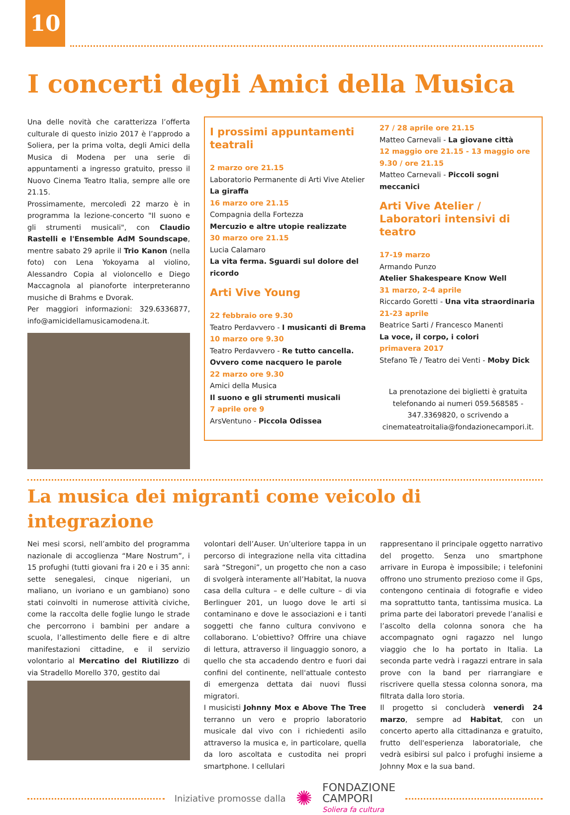10
I concerti degli Amici della Musica
Una delle novità che caratterizza l’offerta culturale di questo inizio 2017 è l’approdo a Soliera, per la prima volta, degli Amici della Musica di Modena per una serie di appuntamenti a ingresso gratuito, presso il Nuovo Cinema Teatro Italia, sempre alle ore 21.15.
Prossimamente, mercoledì 22 marzo è in programma la lezione-concerto "Il suono e gli strumenti musicali", con Claudio Rastelli e l'Ensemble AdM Soundscape, mentre sabato 29 aprile il Trio Kanon (nella foto) con Lena Yokoyama al violino, Alessandro Copia al violoncello e Diego Maccagnola al pianoforte interpreteranno musiche di Brahms e Dvorak.
Per maggiori informazioni: 329.6336877, info@amicidellamusicamodena.it.
I prossimi appuntamenti teatrali
2 marzo ore 21.15
Laboratorio Permanente di Arti Vive Atelier
La giraffa
16 marzo ore 21.15
Compagnia della Fortezza
Mercuzio e altre utopie realizzate
30 marzo ore 21.15
Lucia Calamaro
La vita ferma. Sguardi sul dolore del ricordo
Arti Vive Young
22 febbraio ore 9.30
Teatro Perdavvero - I musicanti di Brema
10 marzo ore 9.30
Teatro Perdavvero - Re tutto cancella. Ovvero come nacquero le parole
22 marzo ore 9.30
Amici della Musica
Il suono e gli strumenti musicali
7 aprile ore 9
ArsVentuno - Piccola Odissea
27 / 28 aprile ore 21.15
Matteo Carnevali - La giovane città
12 maggio ore 21.15 - 13 maggio ore 9.30 / ore 21.15
Matteo Carnevali - Piccoli sogni meccanici
Arti Vive Atelier / Laboratori intensivi di teatro
17-19 marzo
Armando Punzo
Atelier Shakespeare Know Well
31 marzo, 2-4 aprile
Riccardo Goretti - Una vita straordinaria
21-23 aprile
Beatrice Sarti / Francesco Manenti
La voce, il corpo, i colori
primavera 2017
Stefano Tè / Teatro dei Venti - Moby Dick
La prenotazione dei biglietti è gratuita telefonando ai numeri 059.568585 - 347.3369820, o scrivendo a cinemateatroitalia@fondazionecampori.it.
La musica dei migranti come veicolo di integrazione
Nei mesi scorsi, nell’ambito del programma nazionale di accoglienza “Mare Nostrum”, i 15 profughi (tutti giovani fra i 20 e i 35 anni: sette senegalesi, cinque nigeriani, un maliano, un ivoriano e un gambiano) sono stati coinvolti in numerose attività civiche, come la raccolta delle foglie lungo le strade che percorrono i bambini per andare a scuola, l’allestimento delle fiere e di altre manifestazioni cittadine, e il servizio volontario al Mercatino del Riutilizzo di via Stradello Morello 370, gestito dai
volontari dell’Auser. Un’ulteriore tappa in un percorso di integrazione nella vita cittadina sarà “Stregoni”, un progetto che non a caso di svolgerà interamente all’Habitat, la nuova casa della cultura – e delle culture – di via Berlinguer 201, un luogo dove le arti si contaminano e dove le associazioni e i tanti soggetti che fanno cultura convivono e collaborano. L’obiettivo? Offrire una chiave di lettura, attraverso il linguaggio sonoro, a quello che sta accadendo dentro e fuori dai confini del continente, nell'attuale contesto di emergenza dettata dai nuovi flussi migratori.
I musicisti Johnny Mox e Above The Tree terranno un vero e proprio laboratorio musicale dal vivo con i richiedenti asilo attraverso la musica e, in particolare, quella da loro ascoltata e custodita nei propri smartphone. I cellulari
rappresentano il principale oggetto narrativo del progetto. Senza uno smartphone arrivare in Europa è impossibile; i telefonini offrono uno strumento prezioso come il Gps, contengono centinaia di fotografie e video ma soprattutto tanta, tantissima musica. La prima parte dei laboratori prevede l’analisi e l’ascolto della colonna sonora che ha accompagnato ogni ragazzo nel lungo viaggio che lo ha portato in Italia. La seconda parte vedrà i ragazzi entrare in sala prove con la band per riarrangiare e riscrivere quella stessa colonna sonora, ma filtrata dalla loro storia.
Il progetto si concluderà venerdì 24 marzo, sempre ad Habitat, con un concerto aperto alla cittadinanza e gratuito, frutto dell'esperienza laboratoriale, che vedrà esibirsi sul palco i profughi insieme a Johnny Mox e la sua band.
Iniziative promosse dalla
✺
FONDAZIONE
CAMPORI
Soliera fa cultura